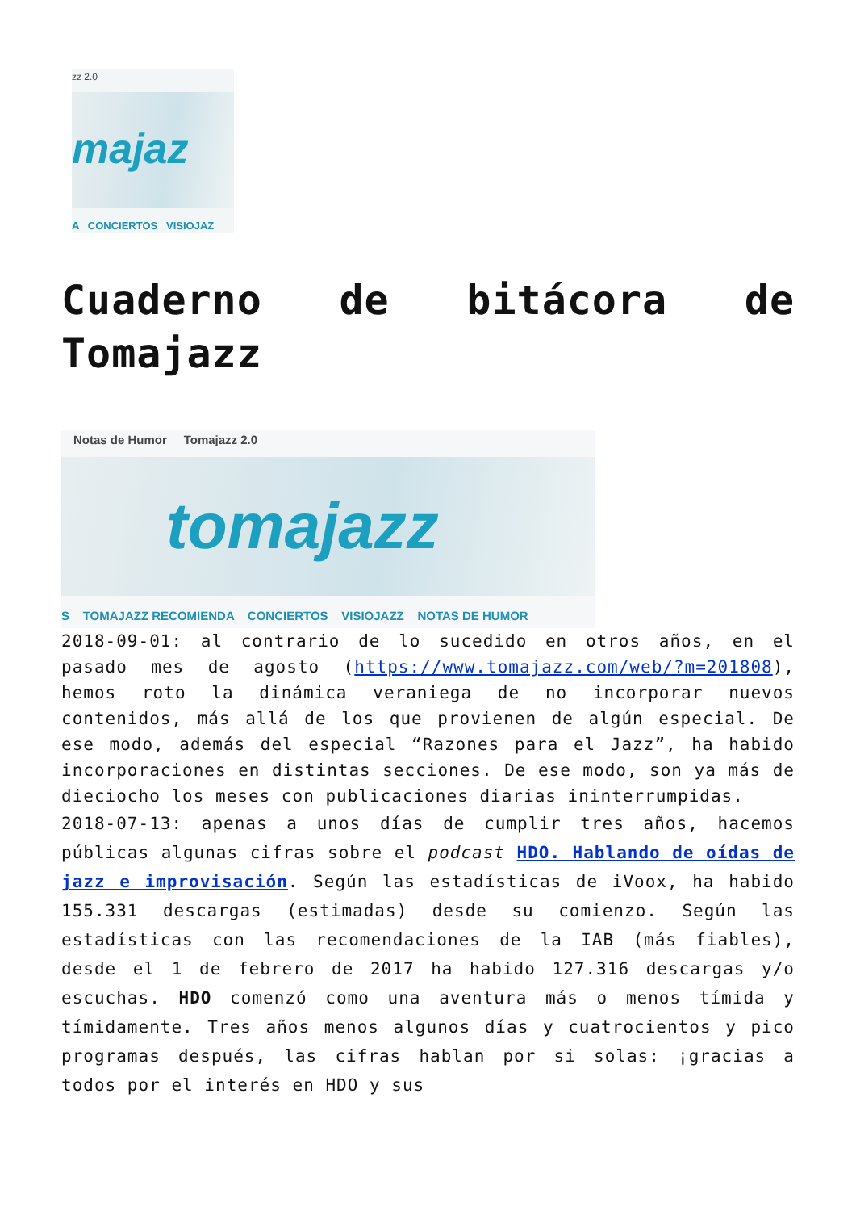zz 2.0
majaz
A CONCIERTOS VISIOJAZ
Cuaderno de bitácora de Tomajazz
Notas de Humor Tomajazz 2.0
tomajazz
S TOMAJAZZ RECOMIENDA CONCIERTOS VISIOJAZZ NOTAS DE HUMOR
2018-09-01: al contrario de lo sucedido en otros años, en el pasado mes de agosto (https://www.tomajazz.com/web/?m=201808), hemos roto la dinámica veraniega de no incorporar nuevos contenidos, más allá de los que provienen de algún especial. De ese modo, además del especial “Razones para el Jazz”, ha habido incorporaciones en distintas secciones. De ese modo, son ya más de dieciocho los meses con publicaciones diarias ininterrumpidas.
2018-07-13: apenas a unos días de cumplir tres años, hacemos públicas algunas cifras sobre el podcast HDO. Hablando de oídas de jazz e improvisación. Según las estadísticas de iVoox, ha habido 155.331 descargas (estimadas) desde su comienzo. Según las estadísticas con las recomendaciones de la IAB (más fiables), desde el 1 de febrero de 2017 ha habido 127.316 descargas y/o escuchas. HDO comenzó como una aventura más o menos tímida y tímidamente. Tres años menos algunos días y cuatrocientos y pico programas después, las cifras hablan por si solas: ¡gracias a todos por el interés en HDO y sus